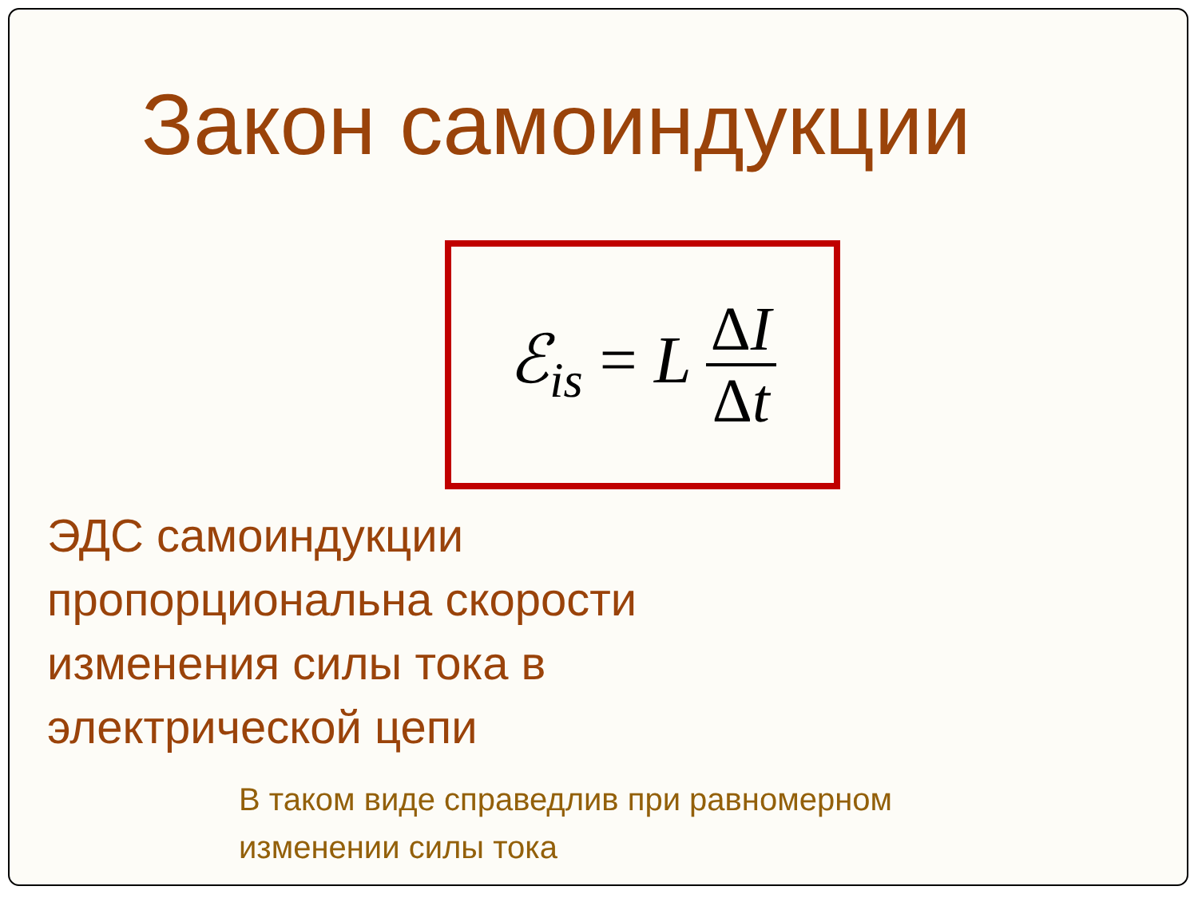Закон самоиндукции
ℰ<sub>is</sub> = L ΔI Δt
ЭДС самоиндукции
пропорциональна скорости
изменения силы тока в
электрической цепи
В таком виде справедлив при равномерном
изменении силы тока